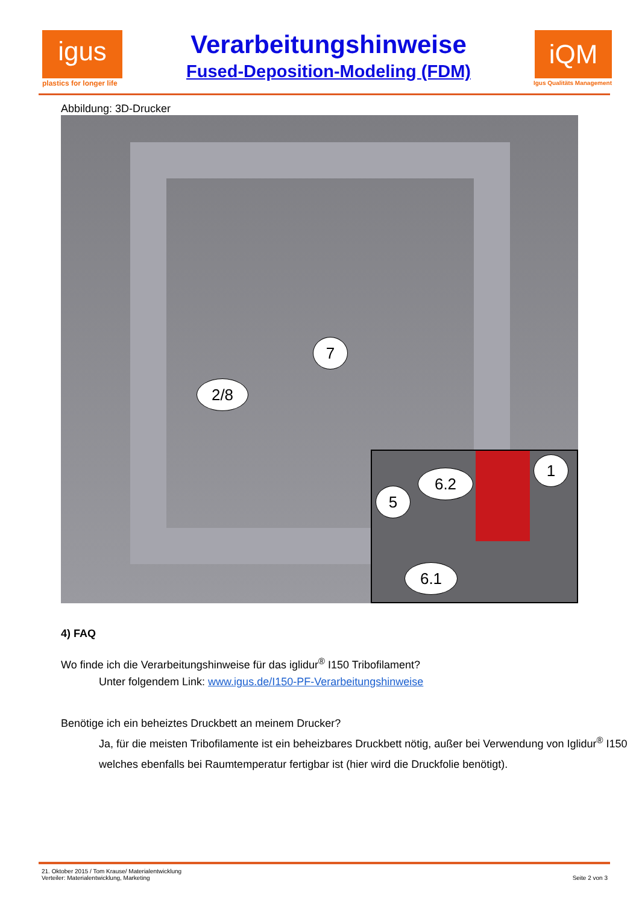igus
plastics for longer life
Verarbeitungshinweise
Fused-Deposition-Modeling (FDM)
iQM
Igus Qualitäts Management
Abbildung: 3D-Drucker
7
2/8
5
6.2
1
6.1
4) FAQ
Wo finde ich die Verarbeitungshinweise für das iglidur<sup>®</sup> I150 Tribofilament?
Unter folgendem Link: www.igus.de/I150-PF-Verarbeitungshinweise
Benötige ich ein beheiztes Druckbett an meinem Drucker?
Ja, für die meisten Tribofilamente ist ein beheizbares Druckbett nötig, außer bei Verwendung von Iglidur<sup>®</sup> I150 welches ebenfalls bei Raumtemperatur fertigbar ist (hier wird die Druckfolie benötigt).
21. Oktober 2015 / Tom Krause/ Materialentwicklung
Verteiler: Materialentwicklung, Marketing
Seite 2 von 3